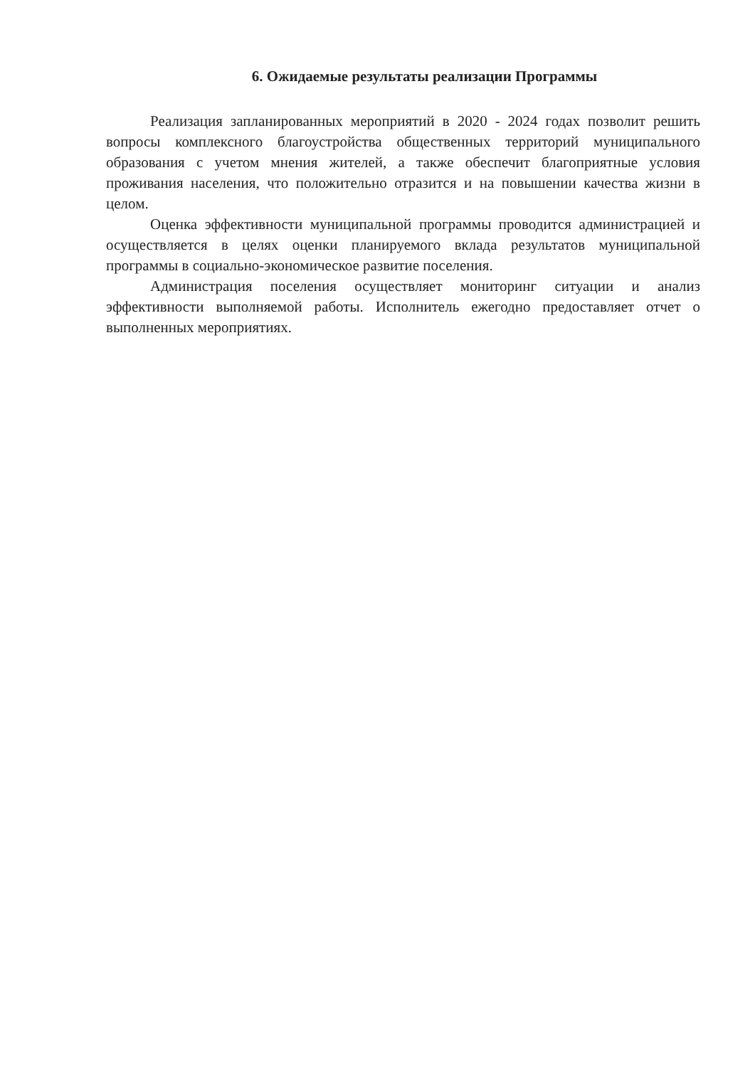6. Ожидаемые результаты реализации Программы
Реализация запланированных мероприятий в 2020 - 2024 годах позволит решить вопросы комплексного благоустройства общественных территорий муниципального образования с учетом мнения жителей, а также обеспечит благоприятные условия проживания населения, что положительно отразится и на повышении качества жизни в целом.
Оценка эффективности муниципальной программы проводится администрацией и осуществляется в целях оценки планируемого вклада результатов муниципальной программы в социально-экономическое развитие поселения.
Администрация поселения осуществляет мониторинг ситуации и анализ эффективности выполняемой работы. Исполнитель ежегодно предоставляет отчет о выполненных мероприятиях.